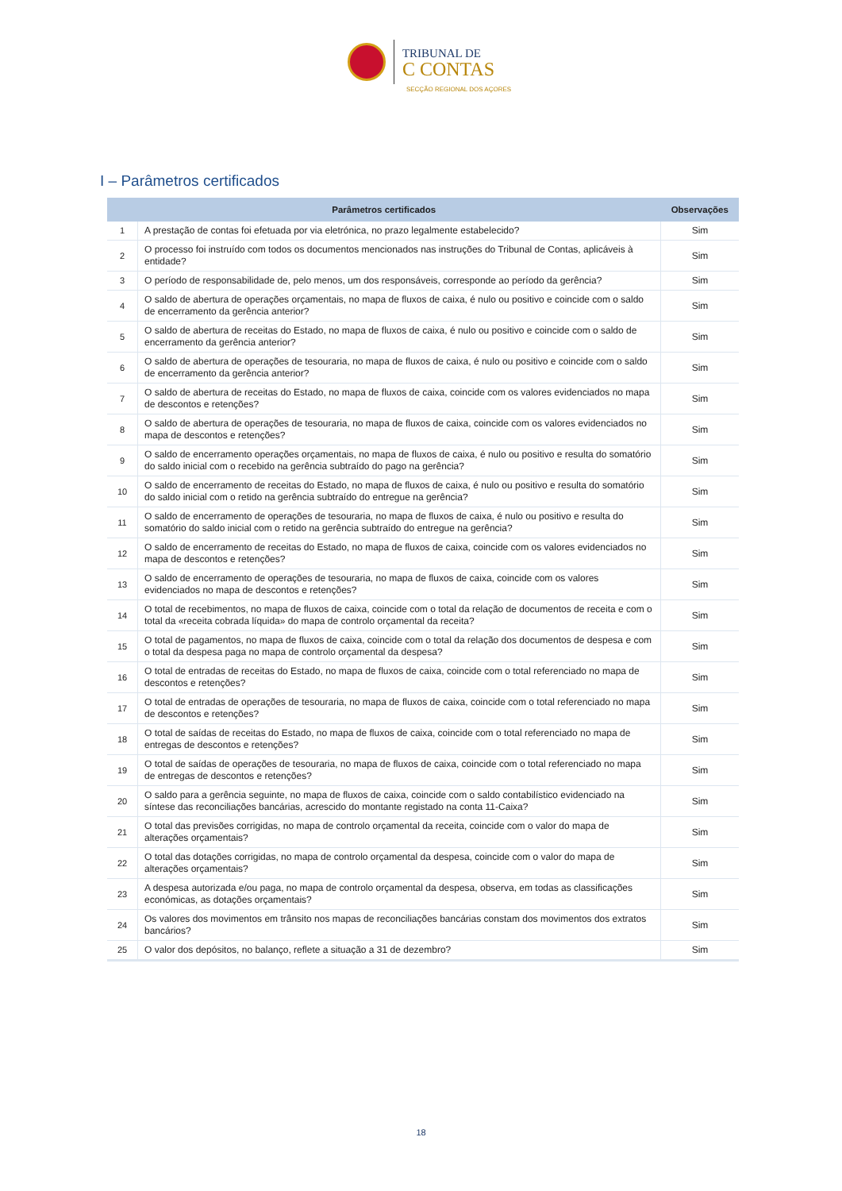TRIBUNAL DE
C CONTAS
SECÇÃO REGIONAL DOS AÇORES
I – Parâmetros certificados
| Parâmetros certificados | | Observações |
| --- | --- | --- |
| 1 | A prestação de contas foi efetuada por via eletrónica, no prazo legalmente estabelecido? | Sim |
| 2 | O processo foi instruído com todos os documentos mencionados nas instruções do Tribunal de Contas, aplicáveis à entidade? | Sim |
| 3 | O período de responsabilidade de, pelo menos, um dos responsáveis, corresponde ao período da gerência? | Sim |
| 4 | O saldo de abertura de operações orçamentais, no mapa de fluxos de caixa, é nulo ou positivo e coincide com o saldo de encerramento da gerência anterior? | Sim |
| 5 | O saldo de abertura de receitas do Estado, no mapa de fluxos de caixa, é nulo ou positivo e coincide com o saldo de encerramento da gerência anterior? | Sim |
| 6 | O saldo de abertura de operações de tesouraria, no mapa de fluxos de caixa, é nulo ou positivo e coincide com o saldo de encerramento da gerência anterior? | Sim |
| 7 | O saldo de abertura de receitas do Estado, no mapa de fluxos de caixa, coincide com os valores evidenciados no mapa de descontos e retenções? | Sim |
| 8 | O saldo de abertura de operações de tesouraria, no mapa de fluxos de caixa, coincide com os valores evidenciados no mapa de descontos e retenções? | Sim |
| 9 | O saldo de encerramento operações orçamentais, no mapa de fluxos de caixa, é nulo ou positivo e resulta do somatório do saldo inicial com o recebido na gerência subtraído do pago na gerência? | Sim |
| 10 | O saldo de encerramento de receitas do Estado, no mapa de fluxos de caixa, é nulo ou positivo e resulta do somatório do saldo inicial com o retido na gerência subtraído do entregue na gerência? | Sim |
| 11 | O saldo de encerramento de operações de tesouraria, no mapa de fluxos de caixa, é nulo ou positivo e resulta do somatório do saldo inicial com o retido na gerência subtraído do entregue na gerência? | Sim |
| 12 | O saldo de encerramento de receitas do Estado, no mapa de fluxos de caixa, coincide com os valores evidenciados no mapa de descontos e retenções? | Sim |
| 13 | O saldo de encerramento de operações de tesouraria, no mapa de fluxos de caixa, coincide com os valores evidenciados no mapa de descontos e retenções? | Sim |
| 14 | O total de recebimentos, no mapa de fluxos de caixa, coincide com o total da relação de documentos de receita e com o total da «receita cobrada líquida» do mapa de controlo orçamental da receita? | Sim |
| 15 | O total de pagamentos, no mapa de fluxos de caixa, coincide com o total da relação dos documentos de despesa e com o total da despesa paga no mapa de controlo orçamental da despesa? | Sim |
| 16 | O total de entradas de receitas do Estado, no mapa de fluxos de caixa, coincide com o total referenciado no mapa de descontos e retenções? | Sim |
| 17 | O total de entradas de operações de tesouraria, no mapa de fluxos de caixa, coincide com o total referenciado no mapa de descontos e retenções? | Sim |
| 18 | O total de saídas de receitas do Estado, no mapa de fluxos de caixa, coincide com o total referenciado no mapa de entregas de descontos e retenções? | Sim |
| 19 | O total de saídas de operações de tesouraria, no mapa de fluxos de caixa, coincide com o total referenciado no mapa de entregas de descontos e retenções? | Sim |
| 20 | O saldo para a gerência seguinte, no mapa de fluxos de caixa, coincide com o saldo contabilístico evidenciado na síntese das reconciliações bancárias, acrescido do montante registado na conta 11-Caixa? | Sim |
| 21 | O total das previsões corrigidas, no mapa de controlo orçamental da receita, coincide com o valor do mapa de alterações orçamentais? | Sim |
| 22 | O total das dotações corrigidas, no mapa de controlo orçamental da despesa, coincide com o valor do mapa de alterações orçamentais? | Sim |
| 23 | A despesa autorizada e/ou paga, no mapa de controlo orçamental da despesa, observa, em todas as classificações económicas, as dotações orçamentais? | Sim |
| 24 | Os valores dos movimentos em trânsito nos mapas de reconciliações bancárias constam dos movimentos dos extratos bancários? | Sim |
| 25 | O valor dos depósitos, no balanço, reflete a situação a 31 de dezembro? | Sim |
18